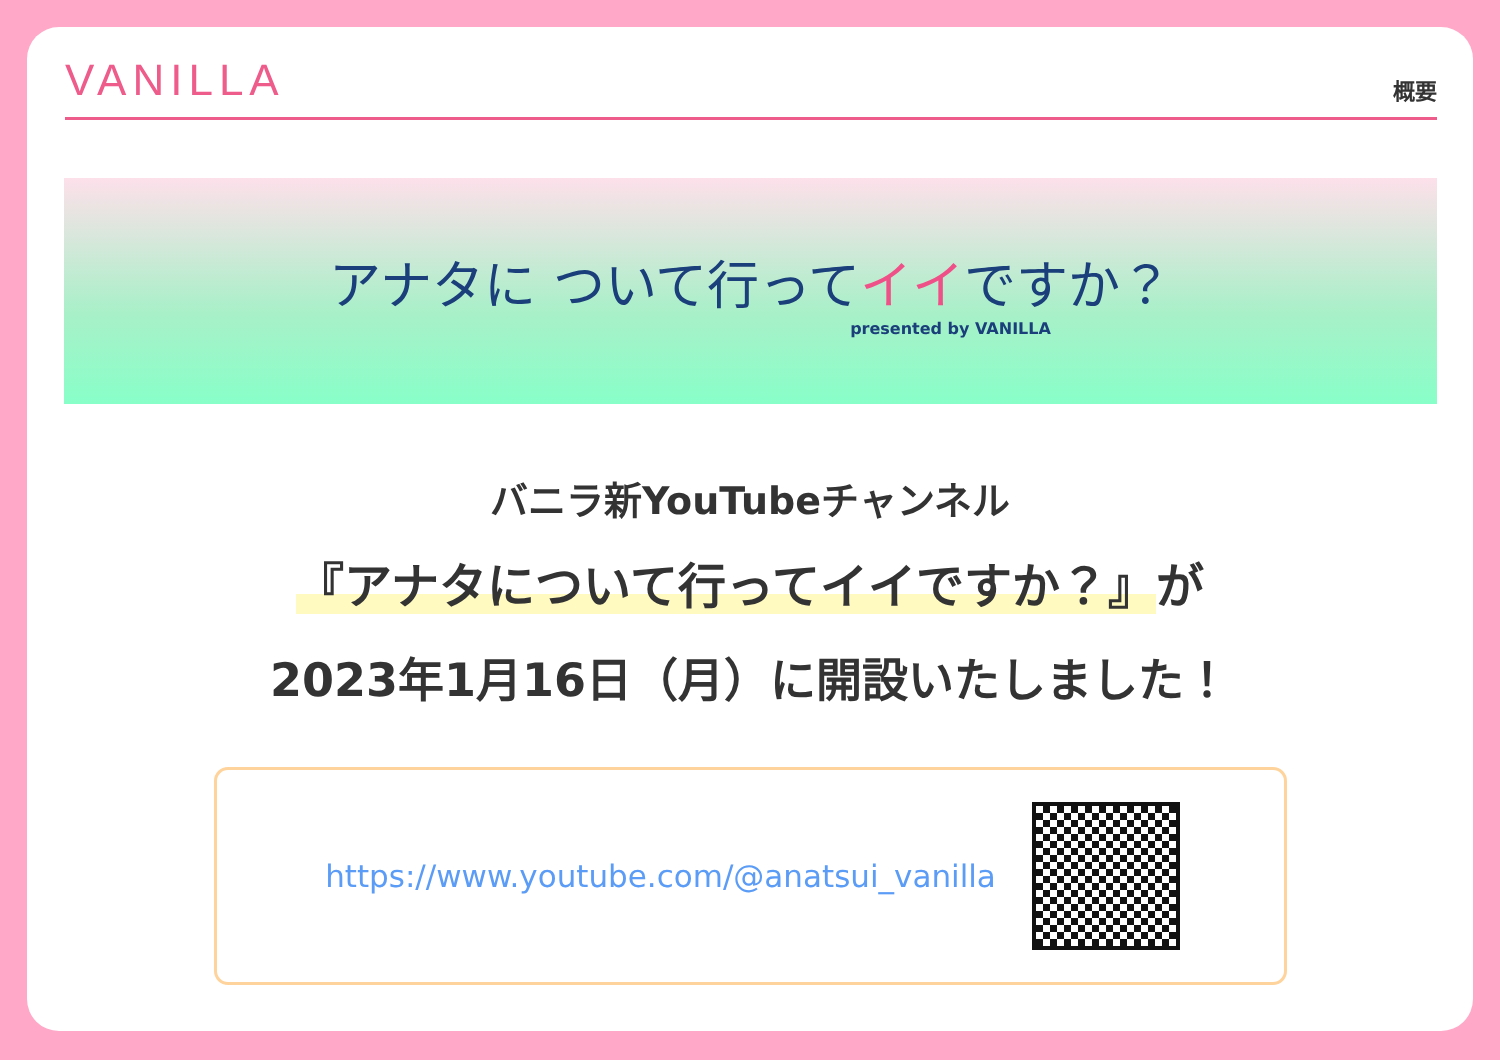VANILLA
概要
アナタに ついて行ってイイですか？
presented by VANILLA
バニラ新YouTubeチャンネル
『アナタについて行ってイイですか？』が
2023年1月16日（月）に開設いたしました！
https://www.youtube.com/@anatsui_vanilla